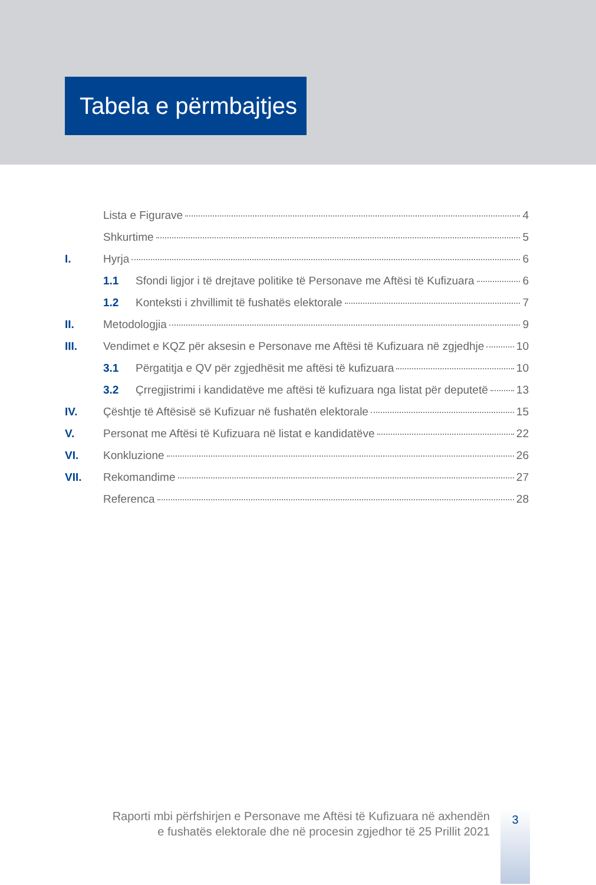Tabela e përmbajtjes
Lista e Figurave 4
Shkurtime 5
I. Hyrja 6
1.1 Sfondi ligjor i të drejtave politike të Personave me Aftësi të Kufizuara 6
1.2 Konteksti i zhvillimit të fushatës elektorale 7
II. Metodologjia 9
III. Vendimet e KQZ për aksesin e Personave me Aftësi të Kufizuara në zgjedhje 10
3.1 Përgatitja e QV për zgjedhësit me aftësi të kufizuara 10
3.2 Çrregjistrimi i kandidatëve me aftësi të kufizuara nga listat për deputetë 13
IV. Çështje të Aftësisë së Kufizuar në fushatën elektorale 15
V. Personat me Aftësi të Kufizuara në listat e kandidatëve 22
VI. Konkluzione 26
VII. Rekomandime 27
Referenca 28
Raporti mbi përfshirjen e Personave me Aftësi të Kufizuara në axhendën
e fushatës elektorale dhe në procesin zgjedhor të 25 Prillit 2021
3